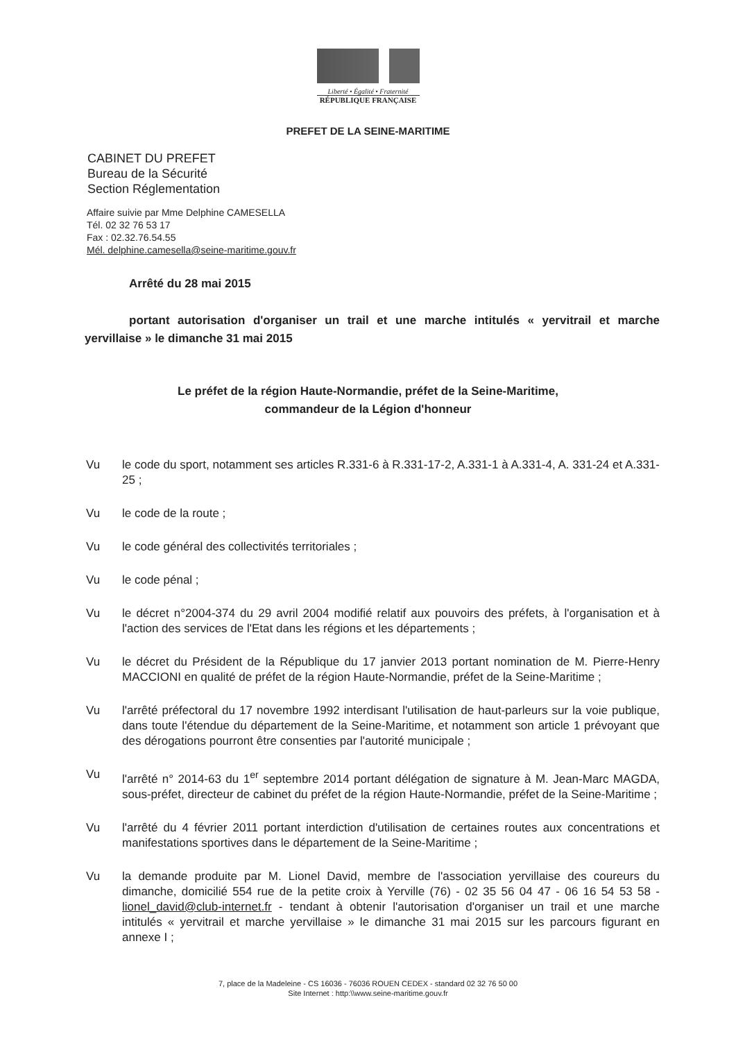Liberté • Égalité • Fraternité
RÉPUBLIQUE FRANÇAISE
PREFET DE LA SEINE-MARITIME
CABINET DU PREFET
Bureau de la Sécurité
Section Réglementation
Affaire suivie par Mme Delphine CAMESELLA
Tél. 02 32 76 53 17
Fax : 02.32.76.54.55
Mél. delphine.camesella@seine-maritime.gouv.fr
Arrêté du 28 mai 2015
portant autorisation d'organiser un trail et une marche intitulés « yervitrail et marche yervillaise » le dimanche 31 mai 2015
Le préfet de la région Haute-Normandie, préfet de la Seine-Maritime,
commandeur de la Légion d'honneur
Vu le code du sport, notamment ses articles R.331-6 à R.331-17-2, A.331-1 à A.331-4, A. 331-24 et A.331-25 ;
Vu le code de la route ;
Vu le code général des collectivités territoriales ;
Vu le code pénal ;
Vu le décret n°2004-374 du 29 avril 2004 modifié relatif aux pouvoirs des préfets, à l'organisation et à l'action des services de l'Etat dans les régions et les départements ;
Vu le décret du Président de la République du 17 janvier 2013 portant nomination de M. Pierre-Henry MACCIONI en qualité de préfet de la région Haute-Normandie, préfet de la Seine-Maritime ;
Vu l'arrêté préfectoral du 17 novembre 1992 interdisant l'utilisation de haut-parleurs sur la voie publique, dans toute l'étendue du département de la Seine-Maritime, et notamment son article 1 prévoyant que des dérogations pourront être consenties par l'autorité municipale ;
Vu l'arrêté n° 2014-63 du 1<sup>er</sup> septembre 2014 portant délégation de signature à M. Jean-Marc MAGDA, sous-préfet, directeur de cabinet du préfet de la région Haute-Normandie, préfet de la Seine-Maritime ;
Vu l'arrêté du 4 février 2011 portant interdiction d'utilisation de certaines routes aux concentrations et manifestations sportives dans le département de la Seine-Maritime ;
Vu la demande produite par M. Lionel David, membre de l'association yervillaise des coureurs du dimanche, domicilié 554 rue de la petite croix à Yerville (76) - 02 35 56 04 47 - 06 16 54 53 58 - lionel_david@club-internet.fr - tendant à obtenir l'autorisation d'organiser un trail et une marche intitulés « yervitrail et marche yervillaise » le dimanche 31 mai 2015 sur les parcours figurant en annexe I ;
7, place de la Madeleine - CS 16036 - 76036 ROUEN CEDEX - standard 02 32 76 50 00
Site Internet : http:\\www.seine-maritime.gouv.fr